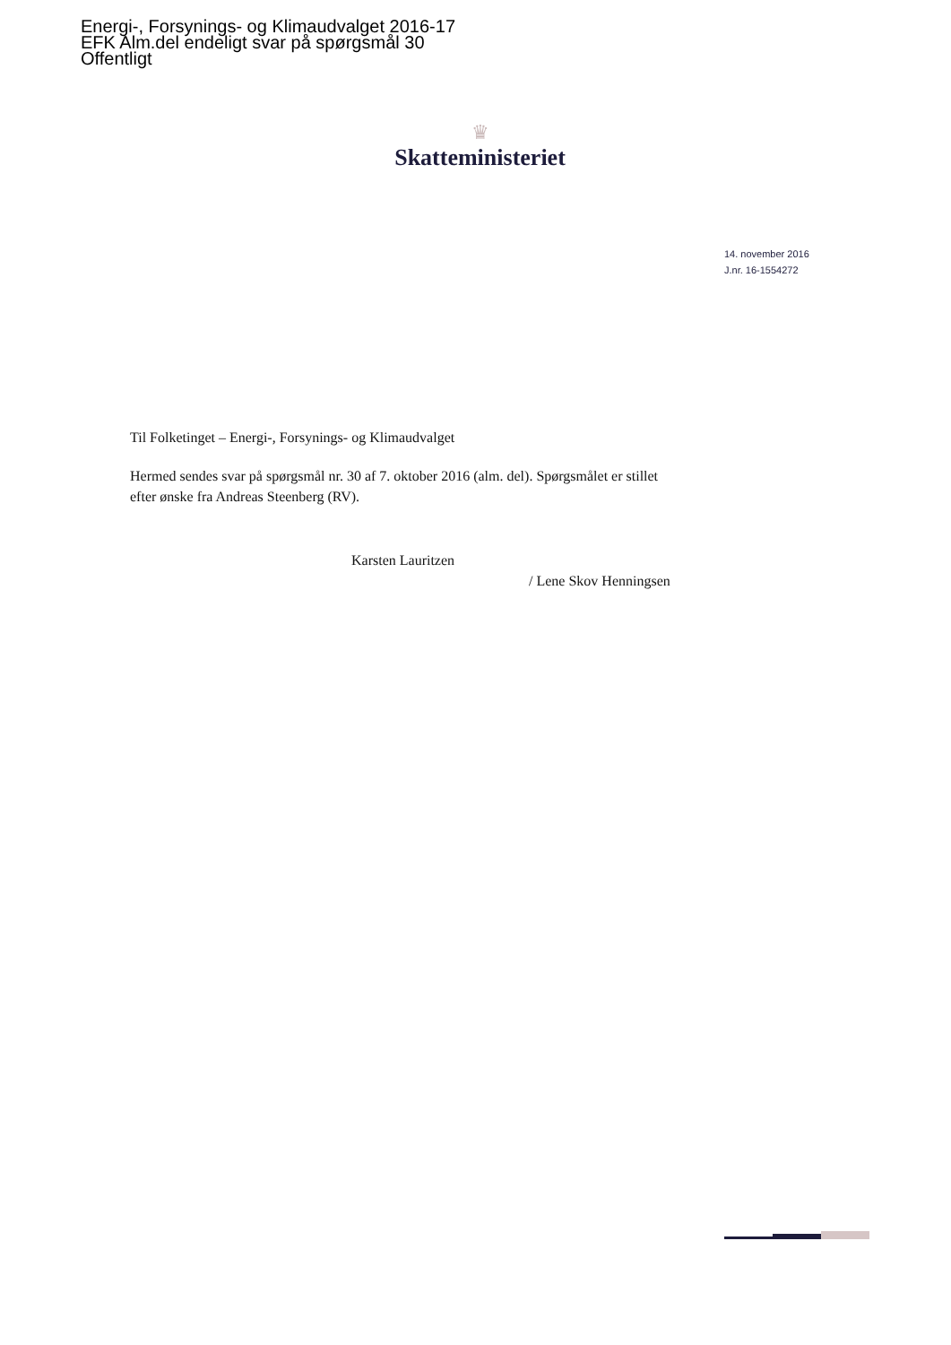Energi-, Forsynings- og Klimaudvalget 2016-17
EFK Alm.del endeligt svar på spørgsmål 30
Offentligt
♛
Skatteministeriet
14. november 2016
J.nr. 16-1554272
Til Folketinget – Energi-, Forsynings- og Klimaudvalget
Hermed sendes svar på spørgsmål nr. 30 af 7. oktober 2016 (alm. del). Spørgsmålet er stillet efter ønske fra Andreas Steenberg (RV).
Karsten Lauritzen
/ Lene Skov Henningsen